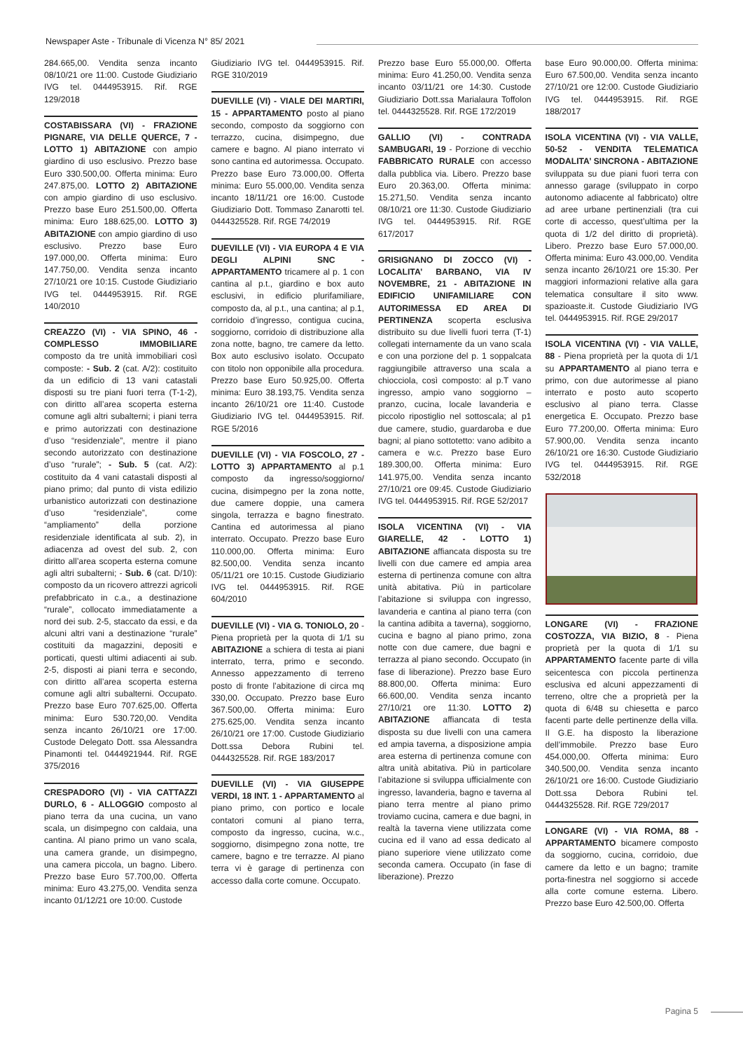Newspaper Aste - Tribunale di Vicenza N° 85/ 2021
284.665,00. Vendita senza incanto 08/10/21 ore 11:00. Custode Giudiziario IVG tel. 0444953915. Rif. RGE 129/2018
COSTABISSARA (VI) - FRAZIONE PIGNARE, VIA DELLE QUERCE, 7 - LOTTO 1) ABITAZIONE con ampio giardino di uso esclusivo. Prezzo base Euro 330.500,00. Offerta minima: Euro 247.875,00. LOTTO 2) ABITAZIONE con ampio giardino di uso esclusivo. Prezzo base Euro 251.500,00. Offerta minima: Euro 188.625,00. LOTTO 3) ABITAZIONE con ampio giardino di uso esclusivo. Prezzo base Euro 197.000,00. Offerta minima: Euro 147.750,00. Vendita senza incanto 27/10/21 ore 10:15. Custode Giudiziario IVG tel. 0444953915. Rif. RGE 140/2010
CREAZZO (VI) - VIA SPINO, 46 - COMPLESSO IMMOBILIARE composto da tre unità immobiliari così composte: - Sub. 2 (cat. A/2): costituito da un edificio di 13 vani catastali disposti su tre piani fuori terra (T-1-2), con diritto all’area scoperta esterna comune agli altri subalterni; i piani terra e primo autorizzati con destinazione d’uso “residenziale”, mentre il piano secondo autorizzato con destinazione d’uso “rurale”; - Sub. 5 (cat. A/2): costituito da 4 vani catastali disposti al piano primo; dal punto di vista edilizio urbanistico autorizzati con destinazione d’uso “residenziale”, come “ampliamento” della porzione residenziale identificata al sub. 2), in adiacenza ad ovest del sub. 2, con diritto all’area scoperta esterna comune agli altri subalterni; - Sub. 6 (cat. D/10): composto da un ricovero attrezzi agricoli prefabbricato in c.a., a destinazione “rurale”, collocato immediatamente a nord dei sub. 2-5, staccato da essi, e da alcuni altri vani a destinazione “rurale” costituiti da magazzini, depositi e porticati, questi ultimi adiacenti ai sub. 2-5, disposti ai piani terra e secondo, con diritto all’area scoperta esterna comune agli altri subalterni. Occupato. Prezzo base Euro 707.625,00. Offerta minima: Euro 530.720,00. Vendita senza incanto 26/10/21 ore 17:00. Custode Delegato Dott. ssa Alessandra Pinamonti tel. 0444921944. Rif. RGE 375/2016
CRESPADORO (VI) - VIA CATTAZZI DURLO, 6 - ALLOGGIO composto al piano terra da una cucina, un vano scala, un disimpegno con caldaia, una cantina. Al piano primo un vano scala, una camera grande, un disimpegno, una camera piccola, un bagno. Libero. Prezzo base Euro 57.700,00. Offerta minima: Euro 43.275,00. Vendita senza incanto 01/12/21 ore 10:00. Custode
Giudiziario IVG tel. 0444953915. Rif. RGE 310/2019
DUEVILLE (VI) - VIALE DEI MARTIRI, 15 - APPARTAMENTO posto al piano secondo, composto da soggiorno con terrazzo, cucina, disimpegno, due camere e bagno. Al piano interrato vi sono cantina ed autorimessa. Occupato. Prezzo base Euro 73.000,00. Offerta minima: Euro 55.000,00. Vendita senza incanto 18/11/21 ore 16:00. Custode Giudiziario Dott. Tommaso Zanarotti tel. 0444325528. Rif. RGE 74/2019
DUEVILLE (VI) - VIA EUROPA 4 E VIA DEGLI ALPINI SNC - APPARTAMENTO tricamere al p. 1 con cantina al p.t., giardino e box auto esclusivi, in edificio plurifamiliare, composto da, al p.t., una cantina; al p.1, corridoio d’ingresso, contigua cucina, soggiorno, corridoio di distribuzione alla zona notte, bagno, tre camere da letto. Box auto esclusivo isolato. Occupato con titolo non opponibile alla procedura. Prezzo base Euro 50.925,00. Offerta minima: Euro 38.193,75. Vendita senza incanto 26/10/21 ore 11:40. Custode Giudiziario IVG tel. 0444953915. Rif. RGE 5/2016
DUEVILLE (VI) - VIA FOSCOLO, 27 - LOTTO 3) APPARTAMENTO al p.1 composto da ingresso/soggiorno/ cucina, disimpegno per la zona notte, due camere doppie, una camera singola, terrazza e bagno finestrato. Cantina ed autorimessa al piano interrato. Occupato. Prezzo base Euro 110.000,00. Offerta minima: Euro 82.500,00. Vendita senza incanto 05/11/21 ore 10:15. Custode Giudiziario IVG tel. 0444953915. Rif. RGE 604/2010
DUEVILLE (VI) - VIA G. TONIOLO, 20 - Piena proprietà per la quota di 1/1 su ABITAZIONE a schiera di testa ai piani interrato, terra, primo e secondo. Annesso appezzamento di terreno posto di fronte l’abitazione di circa mq 330,00. Occupato. Prezzo base Euro 367.500,00. Offerta minima: Euro 275.625,00. Vendita senza incanto 26/10/21 ore 17:00. Custode Giudiziario Dott.ssa Debora Rubini tel. 0444325528. Rif. RGE 183/2017
DUEVILLE (VI) - VIA GIUSEPPE VERDI, 18 INT. 1 - APPARTAMENTO al piano primo, con portico e locale contatori comuni al piano terra, composto da ingresso, cucina, w.c., soggiorno, disimpegno zona notte, tre camere, bagno e tre terrazze. Al piano terra vi è garage di pertinenza con accesso dalla corte comune. Occupato.
Prezzo base Euro 55.000,00. Offerta minima: Euro 41.250,00. Vendita senza incanto 03/11/21 ore 14:30. Custode Giudiziario Dott.ssa Marialaura Toffolon tel. 0444325528. Rif. RGE 172/2019
GALLIO (VI) - CONTRADA SAMBUGARI, 19 - Porzione di vecchio FABBRICATO RURALE con accesso dalla pubblica via. Libero. Prezzo base Euro 20.363,00. Offerta minima: 15.271,50. Vendita senza incanto 08/10/21 ore 11:30. Custode Giudiziario IVG tel. 0444953915. Rif. RGE 617/2017
GRISIGNANO DI ZOCCO (VI) - LOCALITA’ BARBANO, VIA IV NOVEMBRE, 21 - ABITAZIONE IN EDIFICIO UNIFAMILIARE CON AUTORIMESSA ED AREA DI PERTINENZA scoperta esclusiva distribuito su due livelli fuori terra (T-1) collegati internamente da un vano scala e con una porzione del p. 1 soppalcata raggiungibile attraverso una scala a chiocciola, così composto: al p.T vano ingresso, ampio vano soggiorno – pranzo, cucina, locale lavanderia e piccolo ripostiglio nel sottoscala; al p1 due camere, studio, guardaroba e due bagni; al piano sottotetto: vano adibito a camera e w.c. Prezzo base Euro 189.300,00. Offerta minima: Euro 141.975,00. Vendita senza incanto 27/10/21 ore 09:45. Custode Giudiziario IVG tel. 0444953915. Rif. RGE 52/2017
ISOLA VICENTINA (VI) - VIA GIARELLE, 42 - LOTTO 1) ABITAZIONE affiancata disposta su tre livelli con due camere ed ampia area esterna di pertinenza comune con altra unità abitativa. Più in particolare l’abitazione si sviluppa con ingresso, lavanderia e cantina al piano terra (con la cantina adibita a taverna), soggiorno, cucina e bagno al piano primo, zona notte con due camere, due bagni e terrazza al piano secondo. Occupato (in fase di liberazione). Prezzo base Euro 88.800,00. Offerta minima: Euro 66.600,00. Vendita senza incanto 27/10/21 ore 11:30. LOTTO 2) ABITAZIONE affiancata di testa disposta su due livelli con una camera ed ampia taverna, a disposizione ampia area esterna di pertinenza comune con altra unità abitativa. Più in particolare l’abitazione si sviluppa ufficialmente con ingresso, lavanderia, bagno e taverna al piano terra mentre al piano primo troviamo cucina, camera e due bagni, in realtà la taverna viene utilizzata come cucina ed il vano ad essa dedicato al piano superiore viene utilizzato come seconda camera. Occupato (in fase di liberazione). Prezzo
base Euro 90.000,00. Offerta minima: Euro 67.500,00. Vendita senza incanto 27/10/21 ore 12:00. Custode Giudiziario IVG tel. 0444953915. Rif. RGE 188/2017
ISOLA VICENTINA (VI) - VIA VALLE, 50-52 - VENDITA TELEMATICA MODALITA’ SINCRONA - ABITAZIONE sviluppata su due piani fuori terra con annesso garage (sviluppato in corpo autonomo adiacente al fabbricato) oltre ad aree urbane pertinenziali (tra cui corte di accesso, quest’ultima per la quota di 1/2 del diritto di proprietà). Libero. Prezzo base Euro 57.000,00. Offerta minima: Euro 43.000,00. Vendita senza incanto 26/10/21 ore 15:30. Per maggiori informazioni relative alla gara telematica consultare il sito www. spazioaste.it. Custode Giudiziario IVG tel. 0444953915. Rif. RGE 29/2017
ISOLA VICENTINA (VI) - VIA VALLE, 88 - Piena proprietà per la quota di 1/1 su APPARTAMENTO al piano terra e primo, con due autorimesse al piano interrato e posto auto scoperto esclusivo al piano terra. Classe energetica E. Occupato. Prezzo base Euro 77.200,00. Offerta minima: Euro 57.900,00. Vendita senza incanto 26/10/21 ore 16:30. Custode Giudiziario IVG tel. 0444953915. Rif. RGE 532/2018
LONGARE (VI) - FRAZIONE COSTOZZA, VIA BIZIO, 8 - Piena proprietà per la quota di 1/1 su APPARTAMENTO facente parte di villa seicentesca con piccola pertinenza esclusiva ed alcuni appezzamenti di terreno, oltre che a proprietà per la quota di 6/48 su chiesetta e parco facenti parte delle pertinenze della villa. Il G.E. ha disposto la liberazione dell’immobile. Prezzo base Euro 454.000,00. Offerta minima: Euro 340.500,00. Vendita senza incanto 26/10/21 ore 16:00. Custode Giudiziario Dott.ssa Debora Rubini tel. 0444325528. Rif. RGE 729/2017
LONGARE (VI) - VIA ROMA, 88 - APPARTAMENTO bicamere composto da soggiorno, cucina, corridoio, due camere da letto e un bagno; tramite porta-finestra nel soggiorno si accede alla corte comune esterna. Libero. Prezzo base Euro 42.500,00. Offerta
Pagina 5